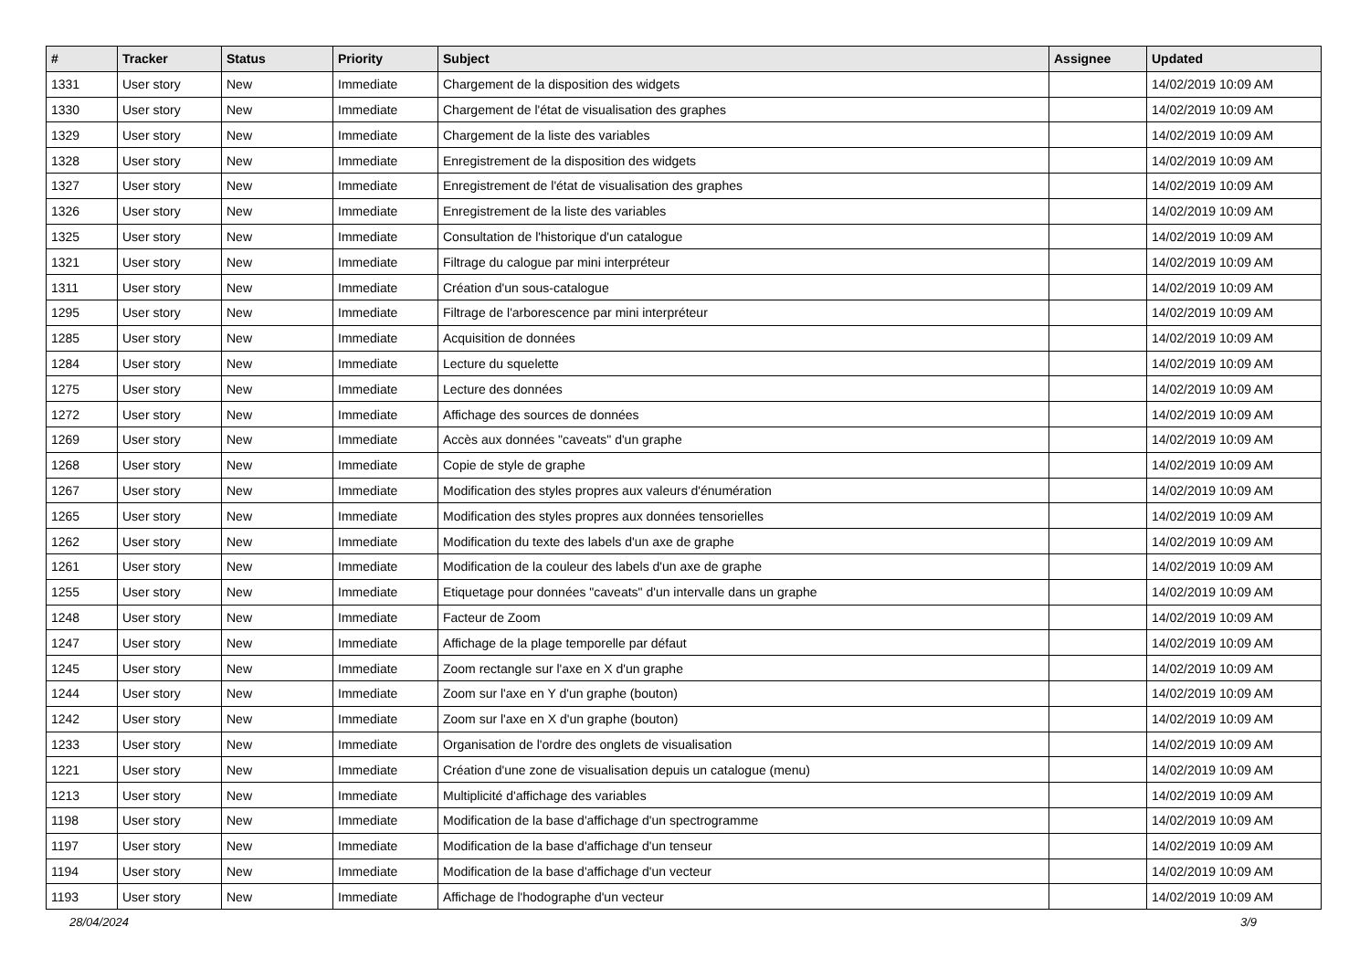| # | Tracker | Status | Priority | Subject | Assignee | Updated |
| --- | --- | --- | --- | --- | --- | --- |
| 1331 | User story | New | Immediate | Chargement de la disposition des widgets | | 14/02/2019 10:09 AM |
| 1330 | User story | New | Immediate | Chargement de l'état de visualisation des graphes | | 14/02/2019 10:09 AM |
| 1329 | User story | New | Immediate | Chargement de la liste des variables | | 14/02/2019 10:09 AM |
| 1328 | User story | New | Immediate | Enregistrement de la disposition des widgets | | 14/02/2019 10:09 AM |
| 1327 | User story | New | Immediate | Enregistrement de l'état de visualisation des graphes | | 14/02/2019 10:09 AM |
| 1326 | User story | New | Immediate | Enregistrement de la liste des variables | | 14/02/2019 10:09 AM |
| 1325 | User story | New | Immediate | Consultation de l'historique d'un catalogue | | 14/02/2019 10:09 AM |
| 1321 | User story | New | Immediate | Filtrage du calogue par mini interpréteur | | 14/02/2019 10:09 AM |
| 1311 | User story | New | Immediate | Création d'un sous-catalogue | | 14/02/2019 10:09 AM |
| 1295 | User story | New | Immediate | Filtrage de l'arborescence par mini interpréteur | | 14/02/2019 10:09 AM |
| 1285 | User story | New | Immediate | Acquisition de données | | 14/02/2019 10:09 AM |
| 1284 | User story | New | Immediate | Lecture du squelette | | 14/02/2019 10:09 AM |
| 1275 | User story | New | Immediate | Lecture des données | | 14/02/2019 10:09 AM |
| 1272 | User story | New | Immediate | Affichage des sources de données | | 14/02/2019 10:09 AM |
| 1269 | User story | New | Immediate | Accès aux données "caveats" d'un graphe | | 14/02/2019 10:09 AM |
| 1268 | User story | New | Immediate | Copie de style de graphe | | 14/02/2019 10:09 AM |
| 1267 | User story | New | Immediate | Modification des styles propres aux valeurs d'énumération | | 14/02/2019 10:09 AM |
| 1265 | User story | New | Immediate | Modification des styles propres aux données tensorielles | | 14/02/2019 10:09 AM |
| 1262 | User story | New | Immediate | Modification du texte des labels d'un axe de graphe | | 14/02/2019 10:09 AM |
| 1261 | User story | New | Immediate | Modification de la couleur des labels d'un axe de graphe | | 14/02/2019 10:09 AM |
| 1255 | User story | New | Immediate | Etiquetage pour données "caveats" d'un intervalle dans un graphe | | 14/02/2019 10:09 AM |
| 1248 | User story | New | Immediate | Facteur de Zoom | | 14/02/2019 10:09 AM |
| 1247 | User story | New | Immediate | Affichage de la plage temporelle par défaut | | 14/02/2019 10:09 AM |
| 1245 | User story | New | Immediate | Zoom rectangle sur l'axe en X d'un graphe | | 14/02/2019 10:09 AM |
| 1244 | User story | New | Immediate | Zoom sur l'axe en Y d'un graphe (bouton) | | 14/02/2019 10:09 AM |
| 1242 | User story | New | Immediate | Zoom sur l'axe en X d'un graphe (bouton) | | 14/02/2019 10:09 AM |
| 1233 | User story | New | Immediate | Organisation de l'ordre des onglets de visualisation | | 14/02/2019 10:09 AM |
| 1221 | User story | New | Immediate | Création d'une zone de visualisation depuis un catalogue (menu) | | 14/02/2019 10:09 AM |
| 1213 | User story | New | Immediate | Multiplicité d'affichage des variables | | 14/02/2019 10:09 AM |
| 1198 | User story | New | Immediate | Modification de la base d'affichage d'un spectrogramme | | 14/02/2019 10:09 AM |
| 1197 | User story | New | Immediate | Modification de la base d'affichage d'un tenseur | | 14/02/2019 10:09 AM |
| 1194 | User story | New | Immediate | Modification de la base d'affichage d'un vecteur | | 14/02/2019 10:09 AM |
| 1193 | User story | New | Immediate | Affichage de l'hodographe d'un vecteur | | 14/02/2019 10:09 AM |
28/04/2024 3/9